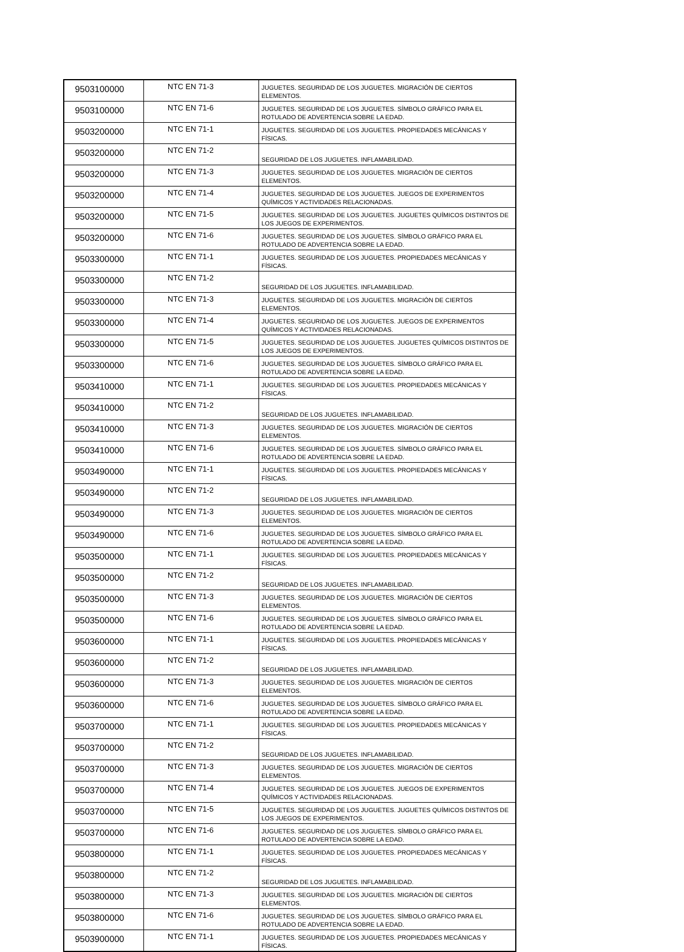| 9503100000 | NTC EN 71-3 | JUGUETES. SEGURIDAD DE LOS JUGUETES. MIGRACIÓN DE CIERTOS ELEMENTOS. |
| 9503100000 | NTC EN 71-6 | JUGUETES. SEGURIDAD DE LOS JUGUETES. SÍMBOLO GRÁFICO PARA EL ROTULADO DE ADVERTENCIA SOBRE LA EDAD. |
| 9503200000 | NTC EN 71-1 | JUGUETES. SEGURIDAD DE LOS JUGUETES. PROPIEDADES MECÁNICAS Y FÍSICAS. |
| 9503200000 | NTC EN 71-2 | SEGURIDAD DE LOS JUGUETES. INFLAMABILIDAD. |
| 9503200000 | NTC EN 71-3 | JUGUETES. SEGURIDAD DE LOS JUGUETES. MIGRACIÓN DE CIERTOS ELEMENTOS. |
| 9503200000 | NTC EN 71-4 | JUGUETES. SEGURIDAD DE LOS JUGUETES. JUEGOS DE EXPERIMENTOS QUÍMICOS Y ACTIVIDADES RELACIONADAS. |
| 9503200000 | NTC EN 71-5 | JUGUETES. SEGURIDAD DE LOS JUGUETES. JUGUETES QUÍMICOS DISTINTOS DE LOS JUEGOS DE EXPERIMENTOS. |
| 9503200000 | NTC EN 71-6 | JUGUETES. SEGURIDAD DE LOS JUGUETES. SÍMBOLO GRÁFICO PARA EL ROTULADO DE ADVERTENCIA SOBRE LA EDAD. |
| 9503300000 | NTC EN 71-1 | JUGUETES. SEGURIDAD DE LOS JUGUETES. PROPIEDADES MECÁNICAS Y FÍSICAS. |
| 9503300000 | NTC EN 71-2 | SEGURIDAD DE LOS JUGUETES. INFLAMABILIDAD. |
| 9503300000 | NTC EN 71-3 | JUGUETES. SEGURIDAD DE LOS JUGUETES. MIGRACIÓN DE CIERTOS ELEMENTOS. |
| 9503300000 | NTC EN 71-4 | JUGUETES. SEGURIDAD DE LOS JUGUETES. JUEGOS DE EXPERIMENTOS QUÍMICOS Y ACTIVIDADES RELACIONADAS. |
| 9503300000 | NTC EN 71-5 | JUGUETES. SEGURIDAD DE LOS JUGUETES. JUGUETES QUÍMICOS DISTINTOS DE LOS JUEGOS DE EXPERIMENTOS. |
| 9503300000 | NTC EN 71-6 | JUGUETES. SEGURIDAD DE LOS JUGUETES. SÍMBOLO GRÁFICO PARA EL ROTULADO DE ADVERTENCIA SOBRE LA EDAD. |
| 9503410000 | NTC EN 71-1 | JUGUETES. SEGURIDAD DE LOS JUGUETES. PROPIEDADES MECÁNICAS Y FÍSICAS. |
| 9503410000 | NTC EN 71-2 | SEGURIDAD DE LOS JUGUETES. INFLAMABILIDAD. |
| 9503410000 | NTC EN 71-3 | JUGUETES. SEGURIDAD DE LOS JUGUETES. MIGRACIÓN DE CIERTOS ELEMENTOS. |
| 9503410000 | NTC EN 71-6 | JUGUETES. SEGURIDAD DE LOS JUGUETES. SÍMBOLO GRÁFICO PARA EL ROTULADO DE ADVERTENCIA SOBRE LA EDAD. |
| 9503490000 | NTC EN 71-1 | JUGUETES. SEGURIDAD DE LOS JUGUETES. PROPIEDADES MECÁNICAS Y FÍSICAS. |
| 9503490000 | NTC EN 71-2 | SEGURIDAD DE LOS JUGUETES. INFLAMABILIDAD. |
| 9503490000 | NTC EN 71-3 | JUGUETES. SEGURIDAD DE LOS JUGUETES. MIGRACIÓN DE CIERTOS ELEMENTOS. |
| 9503490000 | NTC EN 71-6 | JUGUETES. SEGURIDAD DE LOS JUGUETES. SÍMBOLO GRÁFICO PARA EL ROTULADO DE ADVERTENCIA SOBRE LA EDAD. |
| 9503500000 | NTC EN 71-1 | JUGUETES. SEGURIDAD DE LOS JUGUETES. PROPIEDADES MECÁNICAS Y FÍSICAS. |
| 9503500000 | NTC EN 71-2 | SEGURIDAD DE LOS JUGUETES. INFLAMABILIDAD. |
| 9503500000 | NTC EN 71-3 | JUGUETES. SEGURIDAD DE LOS JUGUETES. MIGRACIÓN DE CIERTOS ELEMENTOS. |
| 9503500000 | NTC EN 71-6 | JUGUETES. SEGURIDAD DE LOS JUGUETES. SÍMBOLO GRÁFICO PARA EL ROTULADO DE ADVERTENCIA SOBRE LA EDAD. |
| 9503600000 | NTC EN 71-1 | JUGUETES. SEGURIDAD DE LOS JUGUETES. PROPIEDADES MECÁNICAS Y FÍSICAS. |
| 9503600000 | NTC EN 71-2 | SEGURIDAD DE LOS JUGUETES. INFLAMABILIDAD. |
| 9503600000 | NTC EN 71-3 | JUGUETES. SEGURIDAD DE LOS JUGUETES. MIGRACIÓN DE CIERTOS ELEMENTOS. |
| 9503600000 | NTC EN 71-6 | JUGUETES. SEGURIDAD DE LOS JUGUETES. SÍMBOLO GRÁFICO PARA EL ROTULADO DE ADVERTENCIA SOBRE LA EDAD. |
| 9503700000 | NTC EN 71-1 | JUGUETES. SEGURIDAD DE LOS JUGUETES. PROPIEDADES MECÁNICAS Y FÍSICAS. |
| 9503700000 | NTC EN 71-2 | SEGURIDAD DE LOS JUGUETES. INFLAMABILIDAD. |
| 9503700000 | NTC EN 71-3 | JUGUETES. SEGURIDAD DE LOS JUGUETES. MIGRACIÓN DE CIERTOS ELEMENTOS. |
| 9503700000 | NTC EN 71-4 | JUGUETES. SEGURIDAD DE LOS JUGUETES. JUEGOS DE EXPERIMENTOS QUÍMICOS Y ACTIVIDADES RELACIONADAS. |
| 9503700000 | NTC EN 71-5 | JUGUETES. SEGURIDAD DE LOS JUGUETES. JUGUETES QUÍMICOS DISTINTOS DE LOS JUEGOS DE EXPERIMENTOS. |
| 9503700000 | NTC EN 71-6 | JUGUETES. SEGURIDAD DE LOS JUGUETES. SÍMBOLO GRÁFICO PARA EL ROTULADO DE ADVERTENCIA SOBRE LA EDAD. |
| 9503800000 | NTC EN 71-1 | JUGUETES. SEGURIDAD DE LOS JUGUETES. PROPIEDADES MECÁNICAS Y FÍSICAS. |
| 9503800000 | NTC EN 71-2 | SEGURIDAD DE LOS JUGUETES. INFLAMABILIDAD. |
| 9503800000 | NTC EN 71-3 | JUGUETES. SEGURIDAD DE LOS JUGUETES. MIGRACIÓN DE CIERTOS ELEMENTOS. |
| 9503800000 | NTC EN 71-6 | JUGUETES. SEGURIDAD DE LOS JUGUETES. SÍMBOLO GRÁFICO PARA EL ROTULADO DE ADVERTENCIA SOBRE LA EDAD. |
| 9503900000 | NTC EN 71-1 | JUGUETES. SEGURIDAD DE LOS JUGUETES. PROPIEDADES MECÁNICAS Y FÍSICAS. |